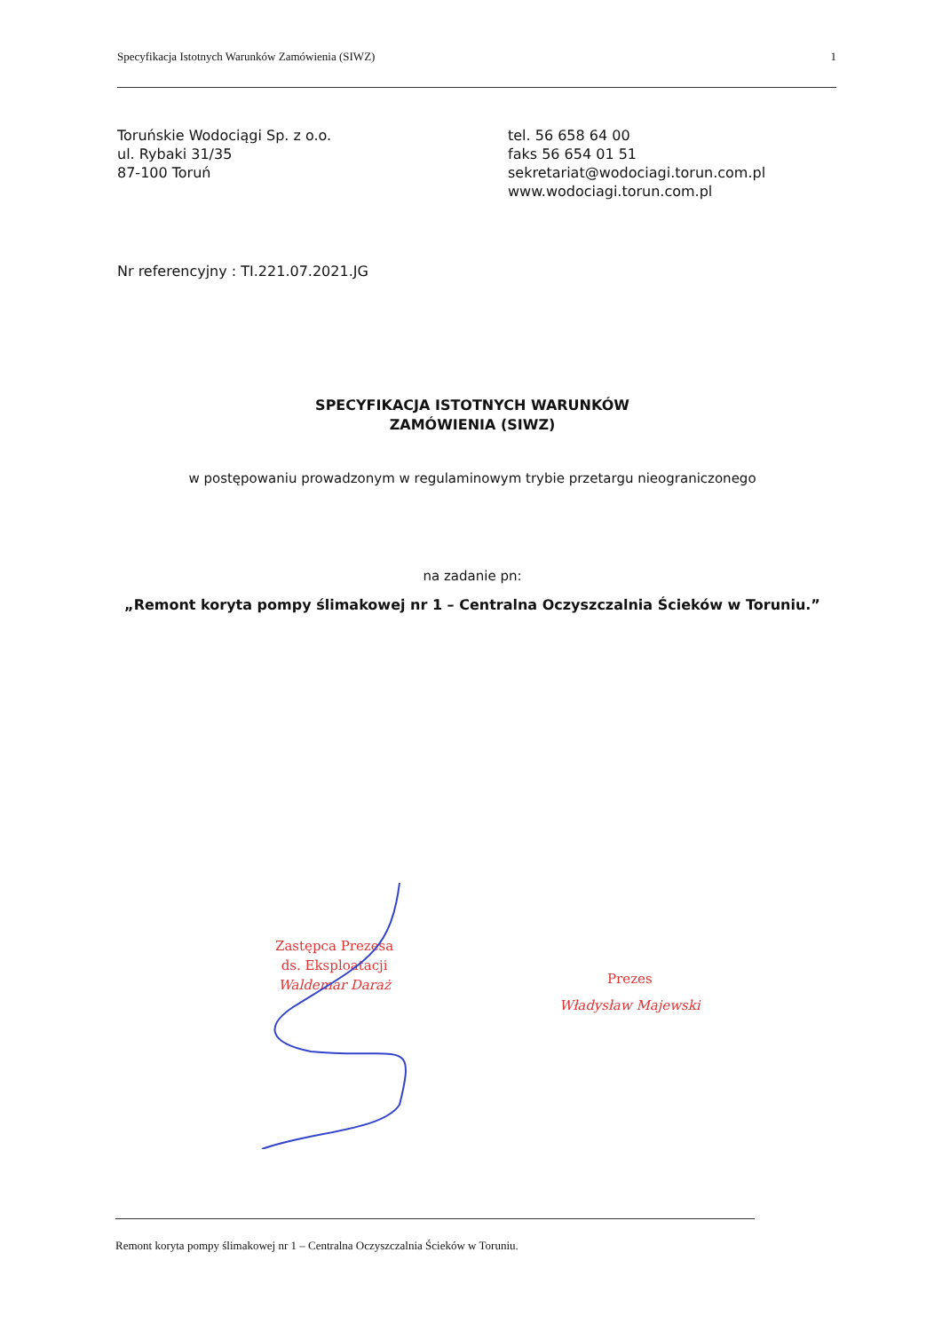Specyfikacja Istotnych Warunków Zamówienia (SIWZ) 1
Toruńskie Wodociągi Sp. z o.o.
ul. Rybaki 31/35
87-100 Toruń
tel. 56 658 64 00
faks 56 654 01 51
sekretariat@wodociagi.torun.com.pl
www.wodociagi.torun.com.pl
Nr referencyjny : TI.221.07.2021.JG
SPECYFIKACJA ISTOTNYCH WARUNKÓW
ZAMÓWIENIA (SIWZ)
w postępowaniu prowadzonym w regulaminowym trybie przetargu nieograniczonego
na zadanie pn:
„Remont koryta pompy ślimakowej nr 1 – Centralna Oczyszczalnia Ścieków w Toruniu.”
Zastępca Prezesa
ds. Eksploatacji
Waldemar Daraż
Prezes
Władysław Majewski
Remont koryta pompy ślimakowej nr 1 – Centralna Oczyszczalnia Ścieków w Toruniu.